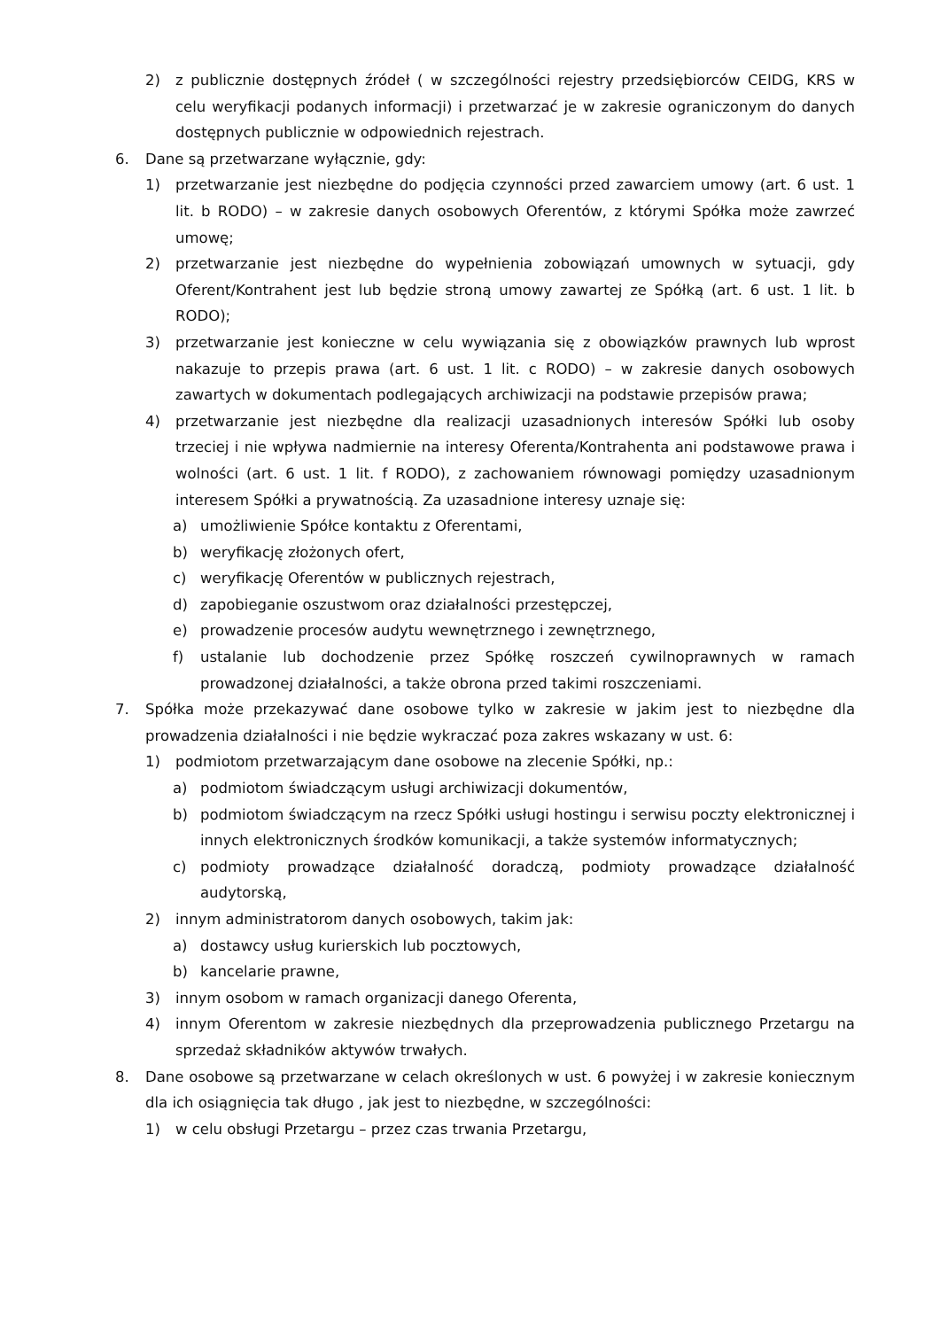2) z publicznie dostępnych źródeł ( w szczególności rejestry przedsiębiorców CEIDG, KRS w celu weryfikacji podanych informacji) i przetwarzać je w zakresie ograniczonym do danych dostępnych publicznie w odpowiednich rejestrach.
6. Dane są przetwarzane wyłącznie, gdy:
1) przetwarzanie jest niezbędne do podjęcia czynności przed zawarciem umowy (art. 6 ust. 1 lit. b RODO) – w zakresie danych osobowych Oferentów, z którymi Spółka może zawrzeć umowę;
2) przetwarzanie jest niezbędne do wypełnienia zobowiązań umownych w sytuacji, gdy Oferent/Kontrahent jest lub będzie stroną umowy zawartej ze Spółką (art. 6 ust. 1 lit. b RODO);
3) przetwarzanie jest konieczne w celu wywiązania się z obowiązków prawnych lub wprost nakazuje to przepis prawa (art. 6 ust. 1 lit. c RODO) – w zakresie danych osobowych zawartych w dokumentach podlegających archiwizacji na podstawie przepisów prawa;
4) przetwarzanie jest niezbędne dla realizacji uzasadnionych interesów Spółki lub osoby trzeciej i nie wpływa nadmiernie na interesy Oferenta/Kontrahenta ani podstawowe prawa i wolności (art. 6 ust. 1 lit. f RODO), z zachowaniem równowagi pomiędzy uzasadnionym interesem Spółki a prywatnością. Za uzasadnione interesy uznaje się:
a) umożliwienie Spółce kontaktu z Oferentami,
b) weryfikację złożonych ofert,
c) weryfikację Oferentów w publicznych rejestrach,
d) zapobieganie oszustwom oraz działalności przestępczej,
e) prowadzenie procesów audytu wewnętrznego i zewnętrznego,
f) ustalanie lub dochodzenie przez Spółkę roszczeń cywilnoprawnych w ramach prowadzonej działalności, a także obrona przed takimi roszczeniami.
7. Spółka może przekazywać dane osobowe tylko w zakresie w jakim jest to niezbędne dla prowadzenia działalności i nie będzie wykraczać poza zakres wskazany w ust. 6:
1) podmiotom przetwarzającym dane osobowe na zlecenie Spółki, np.:
a) podmiotom świadczącym usługi archiwizacji dokumentów,
b) podmiotom świadczącym na rzecz Spółki usługi hostingu i serwisu poczty elektronicznej i innych elektronicznych środków komunikacji, a także systemów informatycznych;
c) podmioty prowadzące działalność doradczą, podmioty prowadzące działalność audytorską,
2) innym administratorom danych osobowych, takim jak:
a) dostawcy usług kurierskich lub pocztowych,
b) kancelarie prawne,
3) innym osobom w ramach organizacji danego Oferenta,
4) innym Oferentom w zakresie niezbędnych dla przeprowadzenia publicznego Przetargu na sprzedaż składników aktywów trwałych.
8. Dane osobowe są przetwarzane w celach określonych w ust. 6 powyżej i w zakresie koniecznym dla ich osiągnięcia tak długo , jak jest to niezbędne, w szczególności:
1) w celu obsługi Przetargu – przez czas trwania Przetargu,